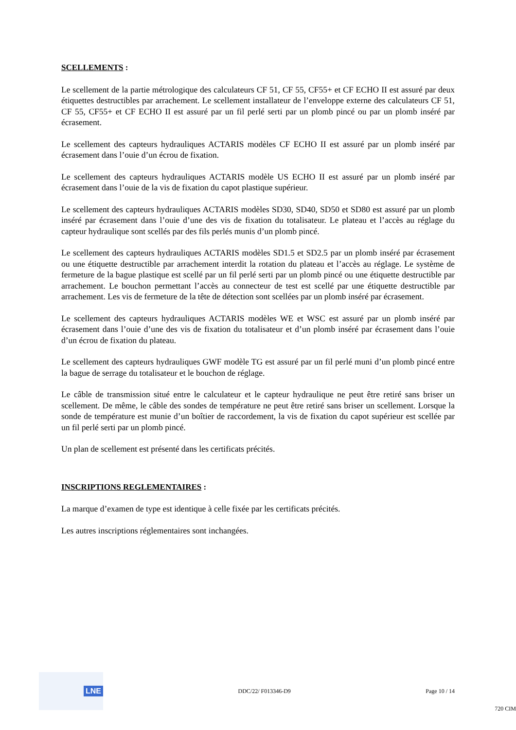SCELLEMENTS :
Le scellement de la partie métrologique des calculateurs CF 51, CF 55, CF55+ et CF ECHO II est assuré par deux étiquettes destructibles par arrachement. Le scellement installateur de l’enveloppe externe des calculateurs CF 51, CF 55, CF55+ et CF ECHO II est assuré par un fil perlé serti par un plomb pincé ou par un plomb inséré par écrasement.
Le scellement des capteurs hydrauliques ACTARIS modèles CF ECHO II est assuré par un plomb inséré par écrasement dans l’ouie d’un écrou de fixation.
Le scellement des capteurs hydrauliques ACTARIS modèle US ECHO II est assuré par un plomb inséré par écrasement dans l’ouie de la vis de fixation du capot plastique supérieur.
Le scellement des capteurs hydrauliques ACTARIS modèles SD30, SD40, SD50 et SD80 est assuré par un plomb inséré par écrasement dans l’ouie d’une des vis de fixation du totalisateur. Le plateau et l’accès au réglage du capteur hydraulique sont scellés par des fils perlés munis d’un plomb pincé.
Le scellement des capteurs hydrauliques ACTARIS modèles SD1.5 et SD2.5 par un plomb inséré par écrasement ou une étiquette destructible par arrachement interdit la rotation du plateau et l’accès au réglage. Le système de fermeture de la bague plastique est scellé par un fil perlé serti par un plomb pincé ou une étiquette destructible par arrachement. Le bouchon permettant l’accès au connecteur de test est scellé par une étiquette destructible par arrachement. Les vis de fermeture de la tête de détection sont scellées par un plomb inséré par écrasement.
Le scellement des capteurs hydrauliques ACTARIS modèles WE et WSC est assuré par un plomb inséré par écrasement dans l’ouie d’une des vis de fixation du totalisateur et d’un plomb inséré par écrasement dans l’ouie d’un écrou de fixation du plateau.
Le scellement des capteurs hydrauliques GWF modèle TG est assuré par un fil perlé muni d’un plomb pincé entre la bague de serrage du totalisateur et le bouchon de réglage.
Le câble de transmission situé entre le calculateur et le capteur hydraulique ne peut être retiré sans briser un scellement. De même, le câble des sondes de température ne peut être retiré sans briser un scellement. Lorsque la sonde de température est munie d’un boîtier de raccordement, la vis de fixation du capot supérieur est scellée par un fil perlé serti par un plomb pincé.
Un plan de scellement est présenté dans les certificats précités.
INSCRIPTIONS REGLEMENTAIRES :
La marque d’examen de type est identique à celle fixée par les certificats précités.
Les autres inscriptions réglementaires sont inchangées.
LNE
DDC/22/ F013346-D9 Page 10 / 14
720 CIM